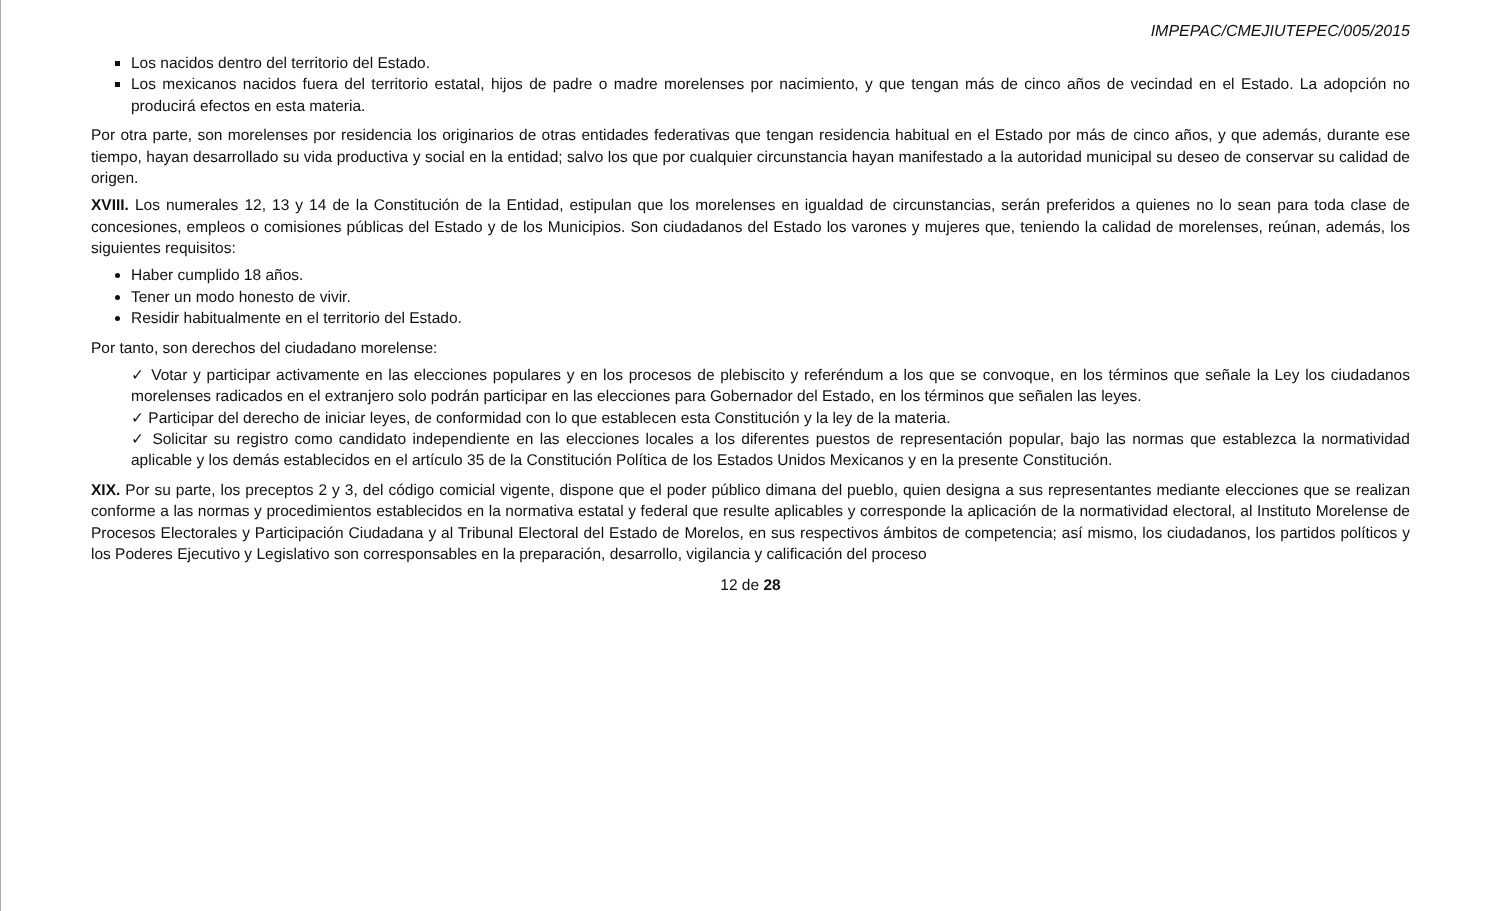IMPEPAC/CMEJIUTEPEC/005/2015
Los nacidos dentro del territorio del Estado.
Los mexicanos nacidos fuera del territorio estatal, hijos de padre o madre morelenses por nacimiento, y que tengan más de cinco años de vecindad en el Estado. La adopción no producirá efectos en esta materia.
Por otra parte, son morelenses por residencia los originarios de otras entidades federativas que tengan residencia habitual en el Estado por más de cinco años, y que además, durante ese tiempo, hayan desarrollado su vida productiva y social en la entidad; salvo los que por cualquier circunstancia hayan manifestado a la autoridad municipal su deseo de conservar su calidad de origen.
XVIII. Los numerales 12, 13 y 14 de la Constitución de la Entidad, estipulan que los morelenses en igualdad de circunstancias, serán preferidos a quienes no lo sean para toda clase de concesiones, empleos o comisiones públicas del Estado y de los Municipios. Son ciudadanos del Estado los varones y mujeres que, teniendo la calidad de morelenses, reúnan, además, los siguientes requisitos:
Haber cumplido 18 años.
Tener un modo honesto de vivir.
Residir habitualmente en el territorio del Estado.
Por tanto, son derechos del ciudadano morelense:
✓ Votar y participar activamente en las elecciones populares y en los procesos de plebiscito y referéndum a los que se convoque, en los términos que señale la Ley los ciudadanos morelenses radicados en el extranjero solo podrán participar en las elecciones para Gobernador del Estado, en los términos que señalen las leyes.
✓ Participar del derecho de iniciar leyes, de conformidad con lo que establecen esta Constitución y la ley de la materia.
✓ Solicitar su registro como candidato independiente en las elecciones locales a los diferentes puestos de representación popular, bajo las normas que establezca la normatividad aplicable y los demás establecidos en el artículo 35 de la Constitución Política de los Estados Unidos Mexicanos y en la presente Constitución.
XIX. Por su parte, los preceptos 2 y 3, del código comicial vigente, dispone que el poder público dimana del pueblo, quien designa a sus representantes mediante elecciones que se realizan conforme a las normas y procedimientos establecidos en la normativa estatal y federal que resulte aplicables y corresponde la aplicación de la normatividad electoral, al Instituto Morelense de Procesos Electorales y Participación Ciudadana y al Tribunal Electoral del Estado de Morelos, en sus respectivos ámbitos de competencia; así mismo, los ciudadanos, los partidos políticos y los Poderes Ejecutivo y Legislativo son corresponsables en la preparación, desarrollo, vigilancia y calificación del proceso
12 de 28